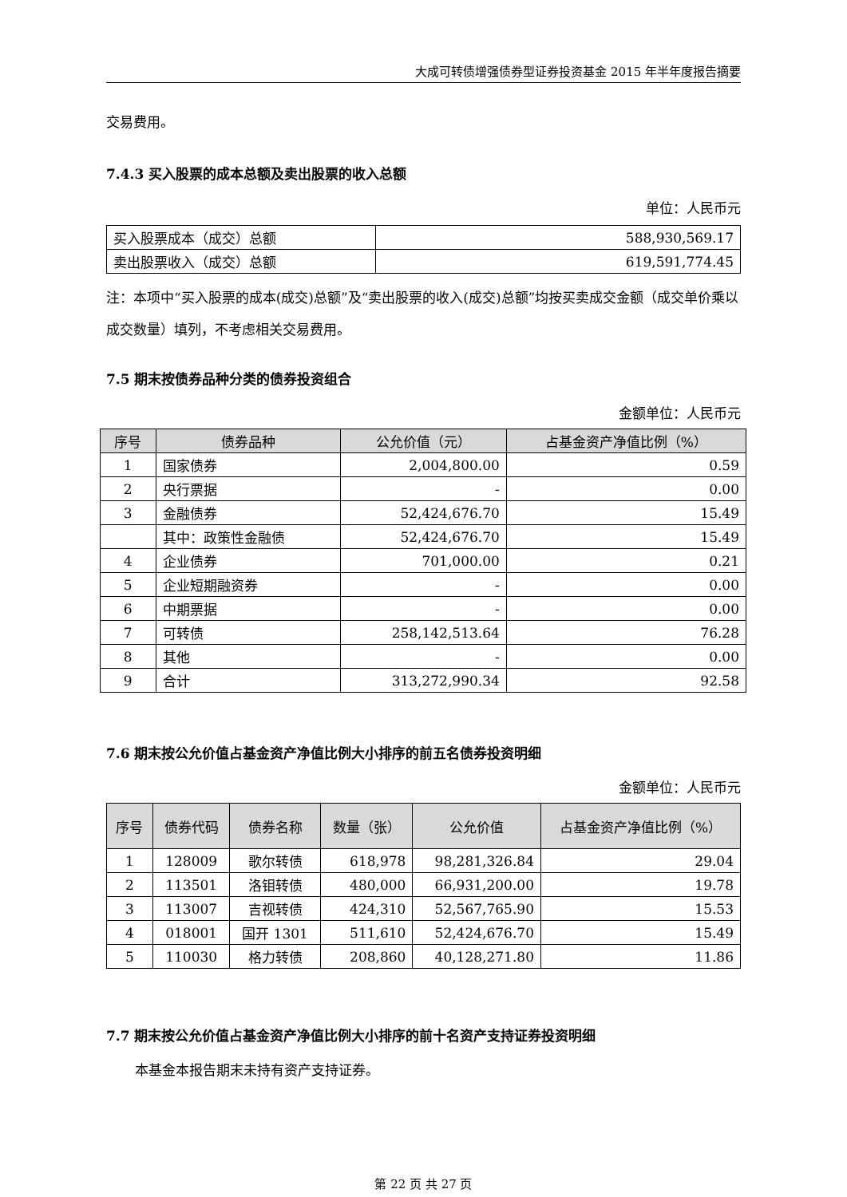大成可转债增强债券型证券投资基金 2015 年半年度报告摘要
交易费用。
7.4.3 买入股票的成本总额及卖出股票的收入总额
单位：人民币元
| 买入股票成本（成交）总额 | 588,930,569.17 |
| 卖出股票收入（成交）总额 | 619,591,774.45 |
注：本项中“买入股票的成本(成交)总额”及“卖出股票的收入(成交)总额”均按买卖成交金额（成交单价乘以成交数量）填列，不考虑相关交易费用。
7.5 期末按债券品种分类的债券投资组合
金额单位：人民币元
| 序号 | 债券品种 | 公允价值（元） | 占基金资产净值比例（%） |
| --- | --- | --- | --- |
| 1 | 国家债券 | 2,004,800.00 | 0.59 |
| 2 | 央行票据 | - | 0.00 |
| 3 | 金融债券 | 52,424,676.70 | 15.49 |
| | 其中：政策性金融债 | 52,424,676.70 | 15.49 |
| 4 | 企业债券 | 701,000.00 | 0.21 |
| 5 | 企业短期融资券 | - | 0.00 |
| 6 | 中期票据 | - | 0.00 |
| 7 | 可转债 | 258,142,513.64 | 76.28 |
| 8 | 其他 | - | 0.00 |
| 9 | 合计 | 313,272,990.34 | 92.58 |
7.6 期末按公允价值占基金资产净值比例大小排序的前五名债券投资明细
金额单位：人民币元
| 序号 | 债券代码 | 债券名称 | 数量（张） | 公允价值 | 占基金资产净值比例（%） |
| --- | --- | --- | --- | --- | --- |
| 1 | 128009 | 歌尔转债 | 618,978 | 98,281,326.84 | 29.04 |
| 2 | 113501 | 洛钼转债 | 480,000 | 66,931,200.00 | 19.78 |
| 3 | 113007 | 吉视转债 | 424,310 | 52,567,765.90 | 15.53 |
| 4 | 018001 | 国开 1301 | 511,610 | 52,424,676.70 | 15.49 |
| 5 | 110030 | 格力转债 | 208,860 | 40,128,271.80 | 11.86 |
7.7 期末按公允价值占基金资产净值比例大小排序的前十名资产支持证券投资明细
本基金本报告期末未持有资产支持证券。
第 22 页 共 27 页